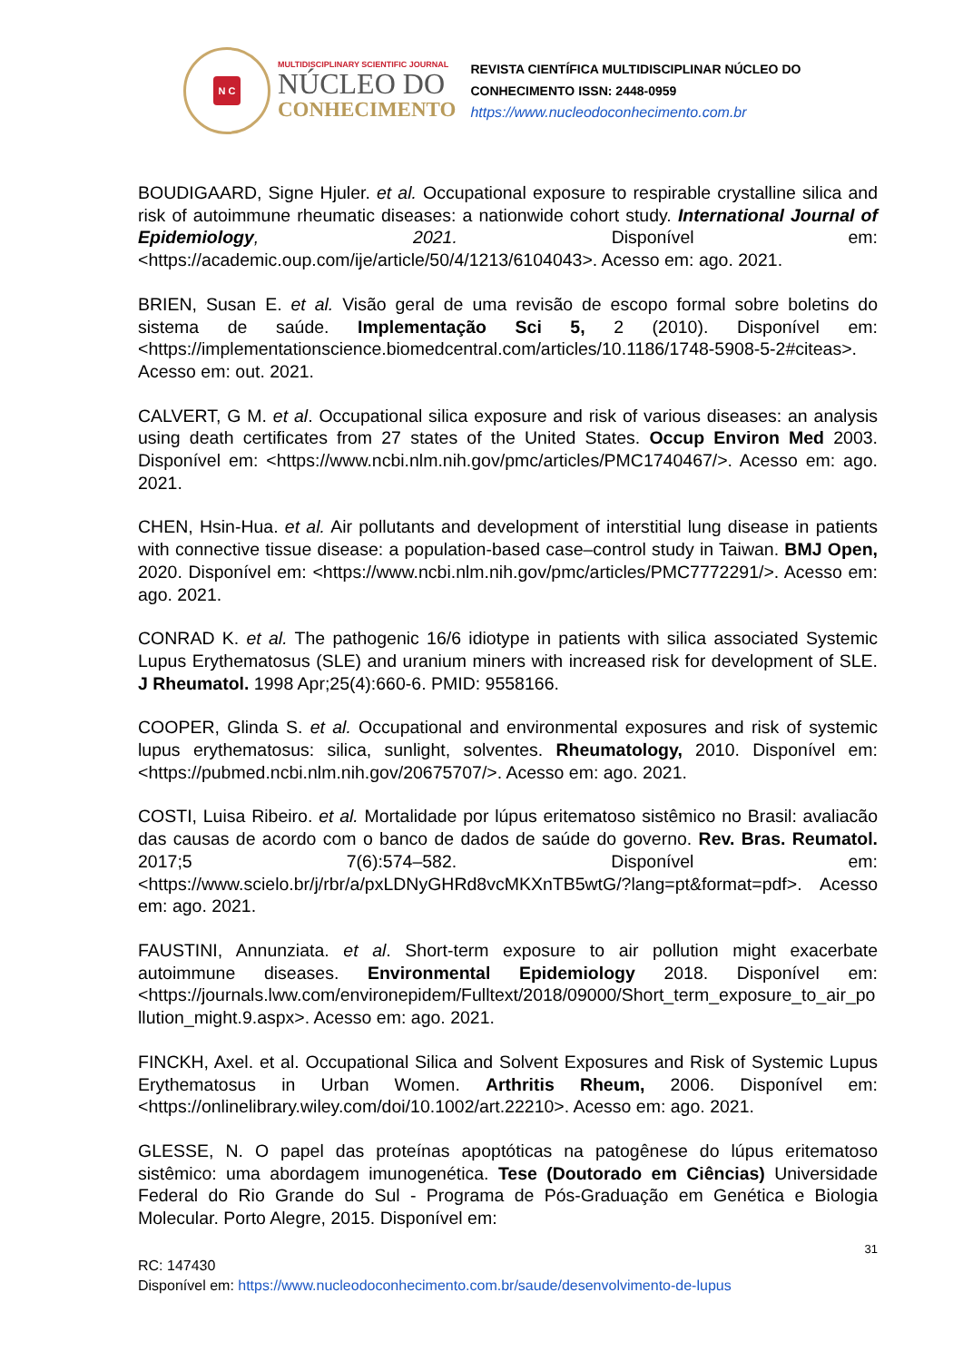N C
MULTIDISCIPLINARY SCIENTIFIC JOURNAL
NÚCLEO DO
CONHECIMENTO
REVISTA CIENTÍFICA MULTIDISCIPLINAR NÚCLEO DO
CONHECIMENTO ISSN: 2448-0959
https://www.nucleodoconhecimento.com.br
BOUDIGAARD, Signe Hjuler. et al. Occupational exposure to respirable crystalline silica and risk of autoimmune rheumatic diseases: a nationwide cohort study. International Journal of Epidemiology, 2021. Disponível em: <https://academic.oup.com/ije/article/50/4/1213/6104043>. Acesso em: ago. 2021.
BRIEN, Susan E. et al. Visão geral de uma revisão de escopo formal sobre boletins do sistema de saúde. Implementação Sci 5, 2 (2010). Disponível em: <https://implementationscience.biomedcentral.com/articles/10.1186/1748-5908-5-2#citeas>. Acesso em: out. 2021.
CALVERT, G M. et al. Occupational silica exposure and risk of various diseases: an analysis using death certificates from 27 states of the United States. Occup Environ Med 2003. Disponível em: <https://www.ncbi.nlm.nih.gov/pmc/articles/PMC1740467/>. Acesso em: ago. 2021.
CHEN, Hsin-Hua. et al. Air pollutants and development of interstitial lung disease in patients with connective tissue disease: a population-based case–control study in Taiwan. BMJ Open, 2020. Disponível em: <https://www.ncbi.nlm.nih.gov/pmc/articles/PMC7772291/>. Acesso em: ago. 2021.
CONRAD K. et al. The pathogenic 16/6 idiotype in patients with silica associated Systemic Lupus Erythematosus (SLE) and uranium miners with increased risk for development of SLE. J Rheumatol. 1998 Apr;25(4):660-6. PMID: 9558166.
COOPER, Glinda S. et al. Occupational and environmental exposures and risk of systemic lupus erythematosus: silica, sunlight, solventes. Rheumatology, 2010. Disponível em: <https://pubmed.ncbi.nlm.nih.gov/20675707/>. Acesso em: ago. 2021.
COSTI, Luisa Ribeiro. et al. Mortalidade por lúpus eritematoso sistêmico no Brasil: avaliacão das causas de acordo com o banco de dados de saúde do governo. Rev. Bras. Reumatol. 2017;5 7(6):574–582. Disponível em: <https://www.scielo.br/j/rbr/a/pxLDNyGHRd8vcMKXnTB5wtG/?lang=pt&format=pdf>. Acesso em: ago. 2021.
FAUSTINI, Annunziata. et al. Short-term exposure to air pollution might exacerbate autoimmune diseases. Environmental Epidemiology 2018. Disponível em: <https://journals.lww.com/environepidem/Fulltext/2018/09000/Short_term_exposure_to_air_pollution_might.9.aspx>. Acesso em: ago. 2021.
FINCKH, Axel. et al. Occupational Silica and Solvent Exposures and Risk of Systemic Lupus Erythematosus in Urban Women. Arthritis Rheum, 2006. Disponível em: <https://onlinelibrary.wiley.com/doi/10.1002/art.22210>. Acesso em: ago. 2021.
GLESSE, N. O papel das proteínas apoptóticas na patogênese do lúpus eritematoso sistêmico: uma abordagem imunogenética. Tese (Doutorado em Ciências) Universidade Federal do Rio Grande do Sul - Programa de Pós-Graduação em Genética e Biologia Molecular. Porto Alegre, 2015. Disponível em:
31
RC: 147430
Disponível em: https://www.nucleodoconhecimento.com.br/saude/desenvolvimento-de-lupus